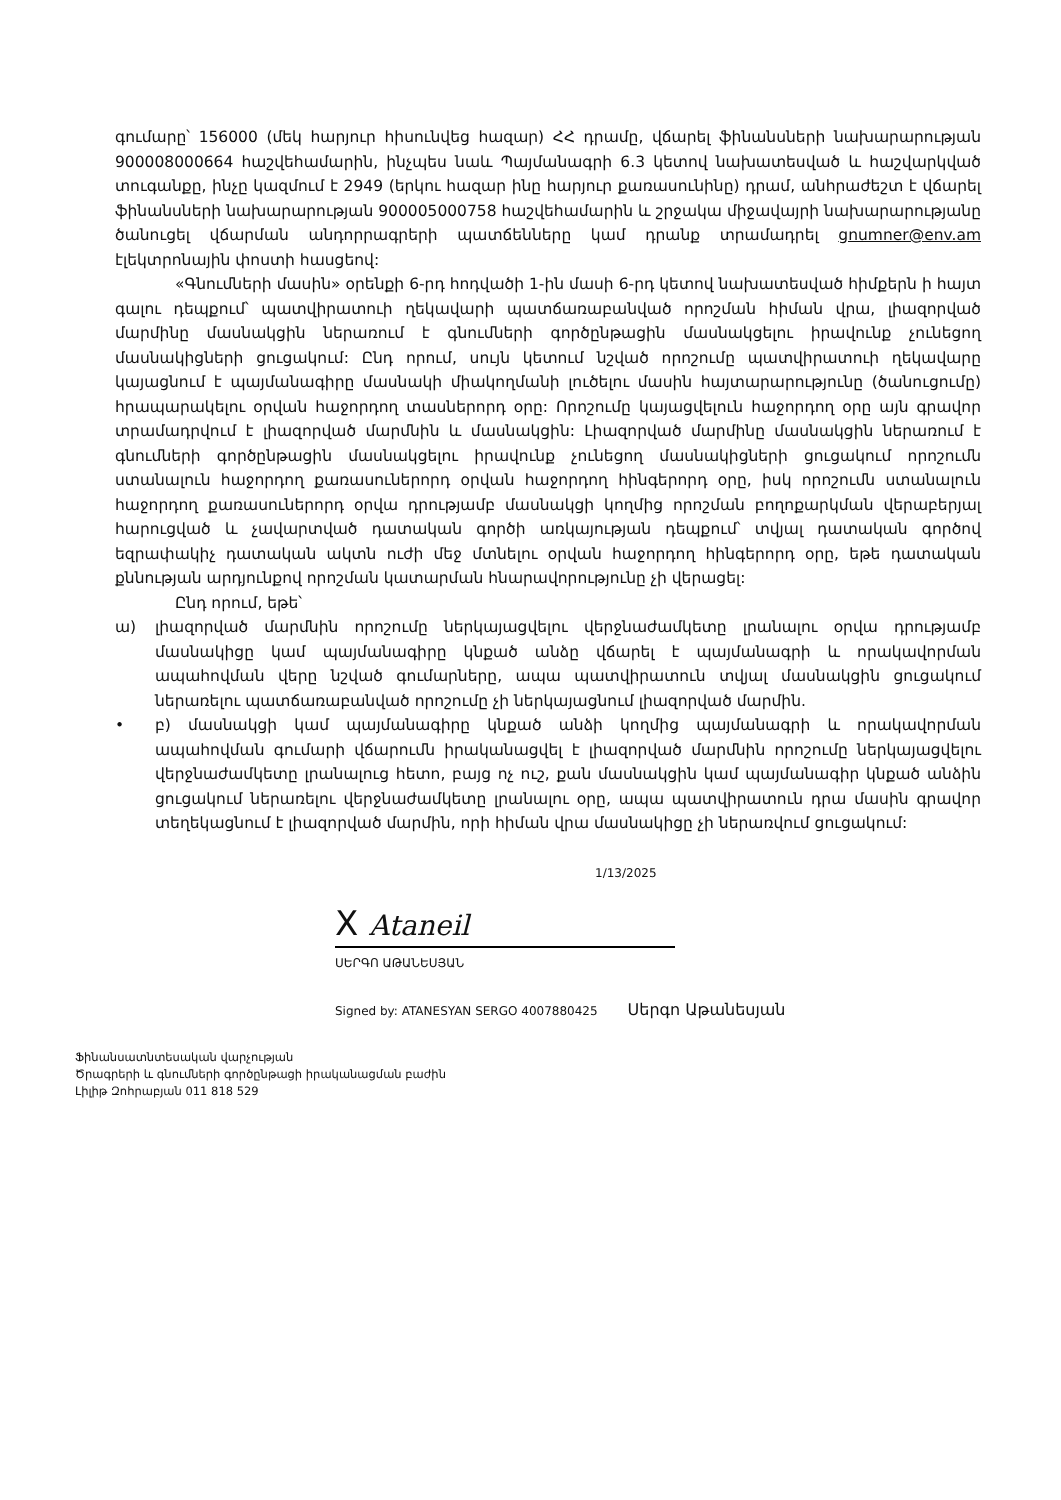գումարը՝ 156000 (մեկ հարյուր հիսունվեց հազար) ՀՀ դրամը, վճարել ֆինանսների նախարարության 900008000664 հաշվեհամարին, ինչպես նաև Պայմանագրի 6.3 կետով նախատեսված և հաշվարկված տուգանքը, ինչը կազմում է 2949 (երկու հազար ինը հարյուր քառասունինը) դրամ, անհրաժեշտ է վճարել ֆինանսների նախարարության 900005000758 հաշվեհամարին և շրջակա միջավայրի նախարարությանը ծանուցել վճարման անդորրագրերի պատճենները կամ դրանք տրամադրել gnumner@env.am էլեկտրոնային փոստի հասցեով:
«Գնումների մասին» օրենքի 6-րդ հոդվածի 1-ին մասի 6-րդ կետով նախատեսված հիմքերն ի հայտ գալու դեպքում՝ պատվիրատուի ղեկավարի պատճառաբանված որոշման հիման վրա, լիազորված մարմինը մասնակցին ներառում է գնումների գործընթացին մասնակցելու իրավունք չունեցող մասնակիցների ցուցակում: Ընդ որում, սույն կետում նշված որոշումը պատվիրատուի ղեկավարը կայացնում է պայմանագիրը մասնակի միակողմանի լուծելու մասին հայտարարությունը (ծանուցումը) հրապարակելու օրվան հաջորդող տասներորդ օրը: Որոշումը կայացվելուն հաջորդող օրը այն գրավոր տրամադրվում է լիազորված մարմնին և մասնակցին: Լիազորված մարմինը մասնակցին ներառում է գնումների գործընթացին մասնակցելու իրավունք չունեցող մասնակիցների ցուցակում որոշումն ստանալուն հաջորդող քառասուներորդ օրվան հաջորդող հինգերորդ օրը, իսկ որոշումն ստանալուն հաջորդող քառասուներորդ օրվա դրությամբ մասնակցի կողմից որոշման բողոքարկման վերաբերյալ հարուցված և չավարտված դատական գործի առկայության դեպքում՝ տվյալ դատական գործով եզրափակիչ դատական ակտն ուժի մեջ մտնելու օրվան հաջորդող հինգերորդ օրը, եթե դատական քննության արդյունքով որոշման կատարման հնարավորությունը չի վերացել:
Ընդ որում, եթե՝
ա) լիազորված մարմնին որոշումը ներկայացվելու վերջնաժամկետը լրանալու օրվա դրությամբ մասնակիցը կամ պայմանագիրը կնքած անձը վճարել է պայմանագրի և որակավորման ապահովման վերը նշված գումարները, ապա պատվիրատուն տվյալ մասնակցին ցուցակում ներառելու պատճառաբանված որոշումը չի ներկայացնում լիազորված մարմին.
• բ) մասնակցի կամ պայմանագիրը կնքած անձի կողմից պայմանագրի և որակավորման ապահովման գումարի վճարումն իրականացվել է լիազորված մարմնին որոշումը ներկայացվելու վերջնաժամկետը լրանալուց հետո, բայց ոչ ուշ, քան մասնակցին կամ պայմանագիր կնքած անձին ցուցակում ներառելու վերջնաժամկետը լրանալու օրը, ապա պատվիրատուն դրա մասին գրավոր տեղեկացնում է լիազորված մարմին, որի հիման վրա մասնակիցը չի ներառվում ցուցակում:
1/13/2025
X Ataneil
ՍԵՐԳՈ ԱԹԱՆԵՍՅԱՆ
Signed by: ATANESYAN SERGO 4007880425 Սերգո Աթանեսյան
Ֆինանսատնտեսական վարչության
Ծրագրերի և գնումների գործընթացի իրականացման բաժին
Լիլիթ Զոհրաբյան 011 818 529